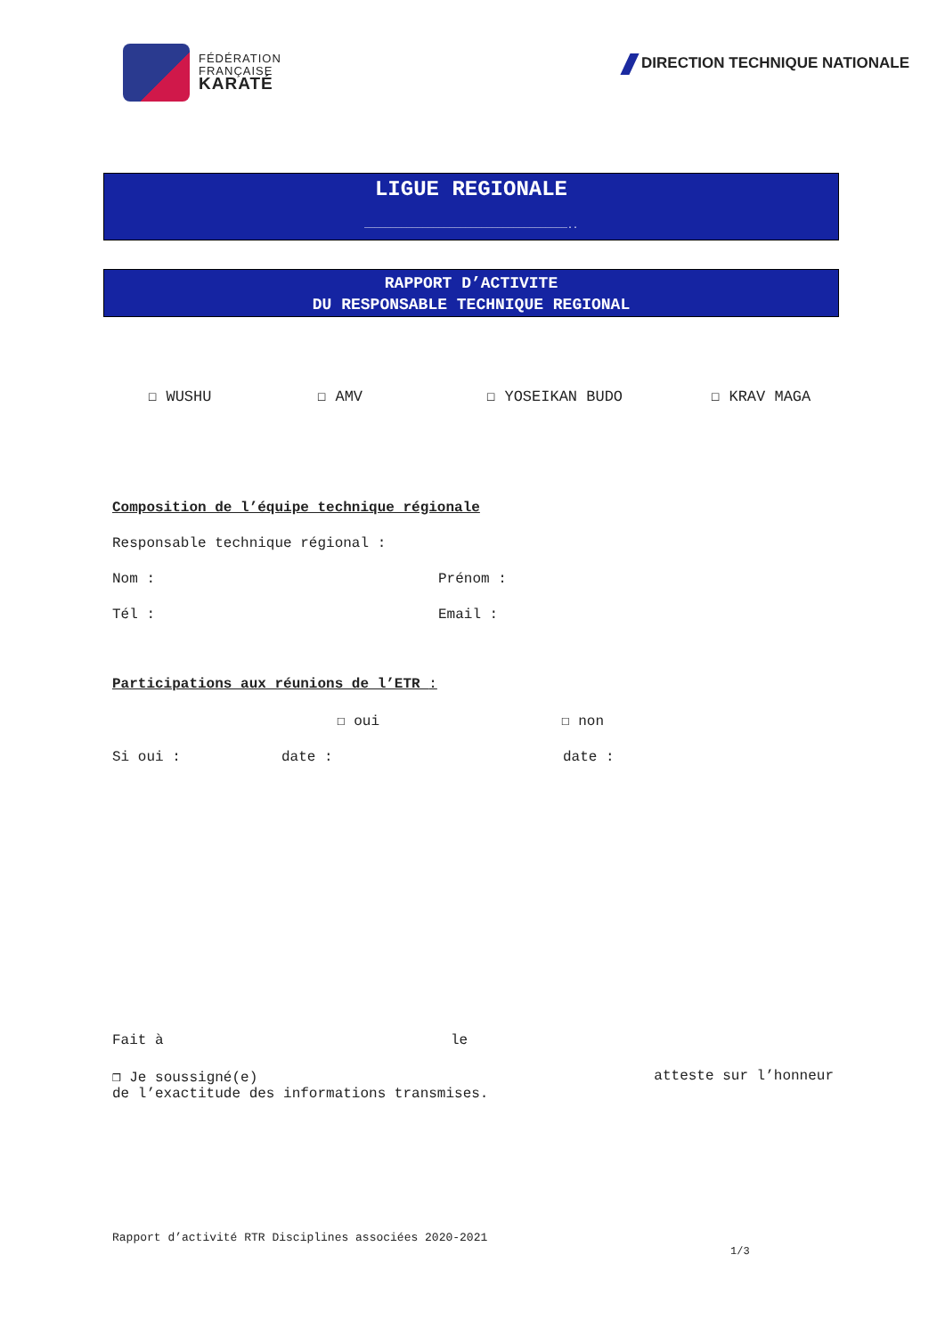FÉDÉRATION
FRANÇAISE
KARATÉ
DIRECTION TECHNIQUE NATIONALE
LIGUE REGIONALE
……………………………………………………………………………………………………..
RAPPORT D’ACTIVITE
DU RESPONSABLE TECHNIQUE REGIONAL
☐ WUSHU ☐ AMV ☐ YOSEIKAN BUDO ☐ KRAV MAGA
Composition de l’équipe technique régionale
Responsable technique régional :
Nom : Prénom :
Tél : Email :
Participations aux réunions de l’ETR :
☐ oui ☐ non
Si oui : date : date :
Fait à le
❒ Je soussigné(e) atteste sur l’honneur
de l’exactitude des informations transmises.
Rapport d’activité RTR Disciplines associées 2020-2021
1/3